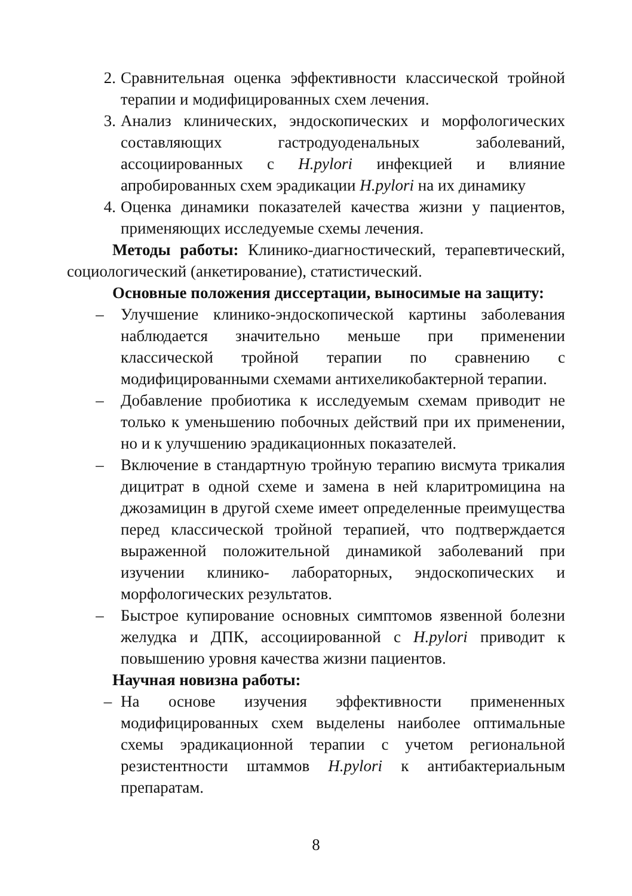2. Сравнительная оценка эффективности классической тройной терапии и модифицированных схем лечения.
3. Анализ клинических, эндоскопических и морфологических составляющих гастродуоденальных заболеваний, ассоциированных с H.pylori инфекцией и влияние апробированных схем эрадикации H.pylori на их динамику
4. Оценка динамики показателей качества жизни у пациентов, применяющих исследуемые схемы лечения.
Методы работы: Клинико-диагностический, терапевтический, социологический (анкетирование), статистический.
Основные положения диссертации, выносимые на защиту:
– Улучшение клинико-эндоскопической картины заболевания наблюдается значительно меньше при применении классической тройной терапии по сравнению с модифицированными схемами антихеликобактерной терапии.
– Добавление пробиотика к исследуемым схемам приводит не только к уменьшению побочных действий при их применении, но и к улучшению эрадикационных показателей.
– Включение в стандартную тройную терапию висмута трикалия дицитрат в одной схеме и замена в ней кларитромицина на джозамицин в другой схеме имеет определенные преимущества перед классической тройной терапией, что подтверждается выраженной положительной динамикой заболеваний при изучении клинико- лабораторных, эндоскопических и морфологических результатов.
– Быстрое купирование основных симптомов язвенной болезни желудка и ДПК, ассоциированной с H.pylori приводит к повышению уровня качества жизни пациентов.
Научная новизна работы:
– На основе изучения эффективности примененных модифицированных схем выделены наиболее оптимальные схемы эрадикационной терапии с учетом региональной резистентности штаммов H.pylori к антибактериальным препаратам.
8